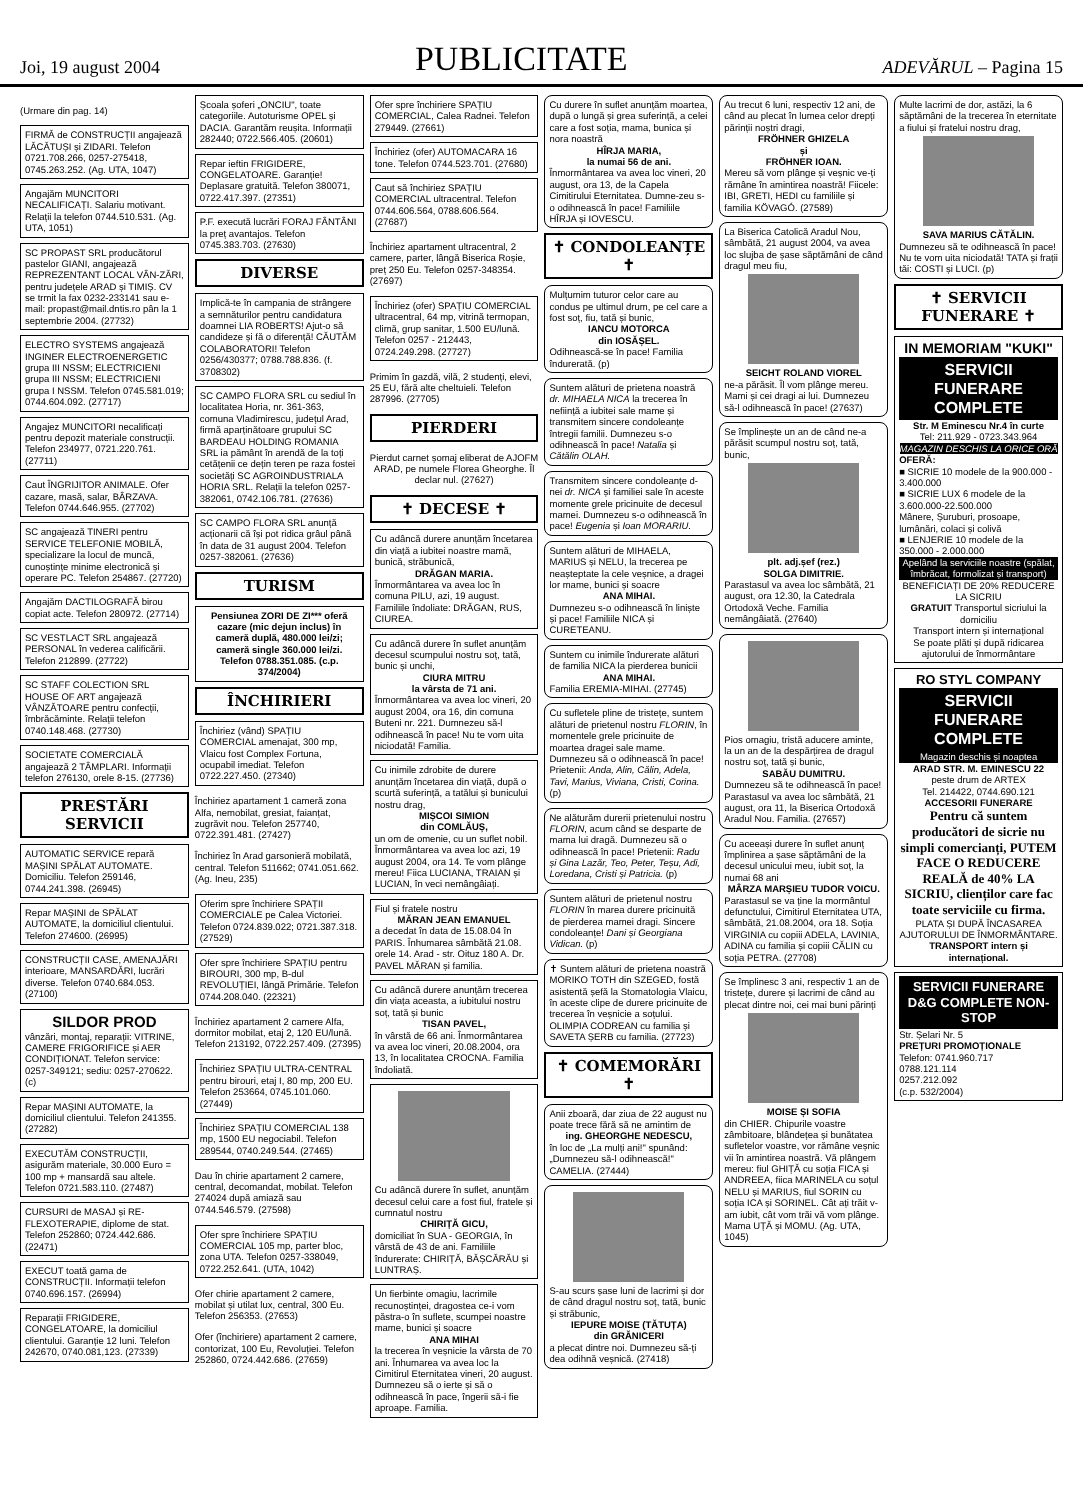Joi, 19 august 2004 PUBLICITATE ADEVĂRUL – Pagina 15
(Urmare din pag. 14)
FIRMĂ de CONSTRUCȚII angajează LĂCĂTUȘI și ZIDARI. Telefon 0721.708.266, 0257-275418, 0745.263.252. (Ag. UTA, 1047)
Angajăm MUNCITORI NECALIFICAȚI. Salariu motivant. Relații la telefon 0744.510.531. (Ag. UTA, 1051)
SC PROPAST SRL producătorul pastelor GIANI, angajează REPREZENTANT LOCAL VÂN-ZĂRI, pentru județele ARAD și TIMIȘ. CV se trmit la fax 0232-233141 sau e-mail: propast@mail.dntis.ro pân la 1 septembrie 2004. (27732)
ELECTRO SYSTEMS angajează INGINER ELECTROENERGETIC grupa III NSSM; ELECTRICIENI grupa III NSSM; ELECTRICIENI grupa I NSSM. Telefon 0745.581.019; 0744.604.092. (27717)
Angajez MUNCITORI necalificați pentru depozit materiale construcții. Telefon 234977, 0721.220.761. (27711)
Caut ÎNGRIJITOR ANIMALE. Ofer cazare, masă, salar, BÂRZAVA. Telefon 0744.646.955. (27702)
SC angajează TINERI pentru SERVICE TELEFONIE MOBILĂ, specializare la locul de muncă, cunoștințe minime electronică și operare PC. Telefon 254867. (27720)
Angajăm DACTILOGRAFĂ birou copiat acte. Telefon 280972. (27714)
SC VESTLACT SRL angajează PERSONAL în vederea calificării. Telefon 212899. (27722)
SC STAFF COLECTION SRL HOUSE OF ART angajează VÂNZĂTOARE pentru confecții, îmbrăcăminte. Relații telefon 0740.148.468. (27730)
SOCIETATE COMERCIALĂ angajează 2 TÂMPLARI. Informații telefon 276130, orele 8-15. (27736)
PRESTĂRI SERVICII
AUTOMATIC SERVICE repară MAȘINI SPĂLAT AUTOMATE. Domiciliu. Telefon 259146, 0744.241.398. (26945)
Repar MAȘINI de SPĂLAT AUTOMATE, la domiciliul clientului. Telefon 274600. (26995)
CONSTRUCȚII CASE, AMENAJĂRI interioare, MANSARDĂRI, lucrări diverse. Telefon 0740.684.053. (27100)
SILDOR PROD
vânzări, montaj, reparații: VITRINE, CAMERE FRIGORIFICE și AER CONDIȚIONAT. Telefon service: 0257-349121; sediu: 0257-270622. (c)
Repar MAȘINI AUTOMATE, la domiciliul clientului. Telefon 241355. (27282)
EXECUTĂM CONSTRUCȚII, asigurăm materiale, 30.000 Euro = 100 mp + mansardă sau altele. Telefon 0721.583.110. (27487)
CURSURI de MASAJ și RE-FLEXOTERAPIE, diplome de stat. Telefon 252860; 0724.442.686. (22471)
EXECUT toată gama de CONSTRUCȚII. Informații telefon 0740.696.157. (26994)
Reparații FRIGIDERE, CONGELATOARE, la domiciliul clientului. Garanție 12 luni. Telefon 242670, 0740.081,123. (27339)
Școala șoferi „ONCIU", toate categoriile. Autoturisme OPEL și DACIA. Garantăm reușita. Informații 282440; 0722.566.405. (20601)
Repar ieftin FRIGIDERE, CONGELATOARE. Garanție! Deplasare gratuită. Telefon 380071, 0722.417.397. (27351)
P.F. execută lucrări FORAJ FÂNTÂNI la preț avantajos. Telefon 0745.383.703. (27630)
DIVERSE
Implică-te în campania de strângere a semnăturilor pentru candidatura doamnei LIA ROBERTS! Ajut-o să candideze și fă o diferență! CĂUTĂM COLABORATORI! Telefon 0256/430377; 0788.788.836. (f. 3708302)
SC CAMPO FLORA SRL cu sediul în localitatea Horia, nr. 361-363, comuna Vladimirescu, județul Arad, firmă aparținătoare grupului SC BARDEAU HOLDING ROMANIA SRL ia pământ în arendă de la toți cetățenii ce dețin teren pe raza fostei societăți SC AGROINDUSTRIALA HORIA SRL. Relații la telefon 0257-382061, 0742.106.781. (27636)
SC CAMPO FLORA SRL anunță acționarii că își pot ridica grâul până în data de 31 august 2004. Telefon 0257-382061. (27636)
TURISM
Pensiunea ZORI DE ZI*** oferă cazare (mic dejun inclus) în cameră duplă, 480.000 lei/zi; cameră single 360.000 lei/zi. Telefon 0788.351.085. (c.p. 374/2004)
ÎNCHIRIERI
Închiriez (vând) SPAȚIU COMERCIAL amenajat, 300 mp, Vlaicu fost Complex Fortuna, ocupabil imediat. Telefon 0722.227.450. (27340)
Închiriez apartament 1 cameră zona Alfa, nemobilat, gresiat, faianțat, zugrăvit nou. Telefon 257740, 0722.391.481. (27427)
Închiriez în Arad garsonieră mobilată, central. Telefon 511662; 0741.051.662. (Ag. Ineu, 235)
Oferim spre închiriere SPAȚII COMERCIALE pe Calea Victoriei. Telefon 0724.839.022; 0721.387.318. (27529)
Ofer spre închiriere SPAȚIU pentru BIROURI, 300 mp, B-dul REVOLUȚIEI, lângă Primărie. Telefon 0744.208.040. (22321)
Închiriez apartament 2 camere Alfa, dormitor mobilat, etaj 2, 120 EU/lună. Telefon 213192, 0722.257.409. (27395)
Închiriez SPAȚIU ULTRA-CENTRAL pentru birouri, etaj I, 80 mp, 200 EU. Telefon 253664, 0745.101.060. (27449)
Închiriez SPAȚIU COMERCIAL 138 mp, 1500 EU negociabil. Telefon 289544, 0740.249.544. (27465)
Dau în chirie apartament 2 camere, central, decomandat, mobilat. Telefon 274024 după amiază sau 0744.546.579. (27598)
Ofer spre închiriere SPAȚIU COMERCIAL 105 mp, parter bloc, zona UTA. Telefon 0257-338049, 0722.252.641. (UTA, 1042)
Ofer chirie apartament 2 camere, mobilat și utilat lux, central, 300 Eu. Telefon 256353. (27653)
Ofer (închiriere) apartament 2 camere, contorizat, 100 Eu, Revoluției. Telefon 252860, 0724.442.686. (27659)
Ofer spre închiriere SPAȚIU COMERCIAL, Calea Radnei. Telefon 279449. (27661)
Închiriez (ofer) AUTOMACARA 16 tone. Telefon 0744.523.701. (27680)
Caut să închiriez SPAȚIU COMERCIAL ultracentral. Telefon 0744.606.564, 0788.606.564. (27687)
Închiriez apartament ultracentral, 2 camere, parter, lângă Biserica Roșie, preț 250 Eu. Telefon 0257-348354. (27697)
Închiriez (ofer) SPAȚIU COMERCIAL ultracentral, 64 mp, vitrină termopan, climă, grup sanitar, 1.500 EU/lună. Telefon 0257 - 212443, 0724.249.298. (27727)
Primim în gazdă, vilă, 2 studenți, elevi, 25 EU, fără alte cheltuieli. Telefon 287996. (27705)
PIERDERI
Pierdut carnet șomaj eliberat de AJOFM ARAD, pe numele Florea Gheorghe. Îl declar nul. (27627)
✝ DECESE ✝
Cu adâncă durere anunțăm încetarea din viață a iubitei noastre mamă, bunică, străbunică,
DRĂGAN MARIA.
Înmormântarea va avea loc în comuna PILU, azi, 19 august. Familiile îndoliate: DRĂGAN, RUS, CIUREA.
Cu adâncă durere în suflet anunțăm decesul scumpului nostru soț, tată, bunic și unchi,
CIURA MITRU
la vârsta de 71 ani.
Înmormântarea va avea loc vineri, 20 august 2004, ora 16, din comuna Buteni nr. 221. Dumnezeu să-l odihnească în pace! Nu te vom uita niciodată! Familia.
Cu inimile zdrobite de durere anunțăm încetarea din viață, după o scurtă suferință, a tatălui și bunicului nostru drag,
MIȘCOI SIMION
din COMLĂUȘ,
un om de omenie, cu un suflet nobil. Înmormântarea va avea loc azi, 19 august 2004, ora 14. Te vom plânge mereu! Fiica LUCIANA, TRAIAN și LUCIAN, în veci nemângâiați.
Fiul și fratele nostru
MĂRAN JEAN EMANUEL
a decedat în data de 15.08.04 în PARIS. Înhumarea sâmbătă 21.08. orele 14. Arad - str. Oituz 180 A. Dr. PAVEL MĂRAN și familia.
Cu adâncă durere anunțăm trecerea din viața aceasta, a iubitului nostru soț, tată și bunic
TISAN PAVEL,
în vârstă de 66 ani. Înmormântarea va avea loc vineri, 20.08.2004, ora 13, în localitatea CROCNA. Familia îndoliată.
Cu adâncă durere în suflet, anunțăm decesul celui care a fost fiul, fratele și cumnatul nostru
CHIRIȚĂ GICU,
domiciliat în SUA - GEORGIA, în vârstă de 43 de ani. Familiile îndurerate: CHIRIȚĂ, BĂȘCĂRĂU și LUNTRAȘ.
Un fierbinte omagiu, lacrimile recunoștinței, dragostea ce-i vom păstra-o în suflete, scumpei noastre mame, bunici și soacre
ANA MIHAI
la trecerea în veșnicie la vârsta de 70 ani. Înhumarea va avea loc la Cimitirul Eternitatea vineri, 20 august. Dumnezeu să o ierte și să o odihnească în pace, îngerii să-i fie aproape. Familia.
Cu durere în suflet anunțăm moartea, după o lungă și grea suferință, a celei care a fost soția, mama, bunica și nora noastră
HÎRJA MARIA,
la numai 56 de ani.
Înmormântarea va avea loc vineri, 20 august, ora 13, de la Capela Cimitirului Eternitatea. Dumne-zeu s-o odihnească în pace! Familiile HÎRJA și IOVESCU.
✝ CONDOLEANȚE ✝
Mulțumim tuturor celor care au condus pe ultimul drum, pe cel care a fost soț, fiu, tată și bunic,
IANCU MOTORCA
din IOSĂȘEL.
Odihnească-se în pace! Familia îndurerată. (p)
Suntem alături de prietena noastră dr. MIHAELA NICA la trecerea în neființă a iubitei sale mame și transmitem sincere condoleanțe întregii familii. Dumnezeu s-o odihnească în pace! Natalia și Cătălin OLAH.
Transmitem sincere condoleanțe d-nei dr. NICA și familiei sale în aceste momente grele pricinuite de decesul mamei. Dumnezeu s-o odihnească în pace! Eugenia și Ioan MORARIU.
Suntem alături de MIHAELA, MARIUS și NELU, la trecerea pe neașteptate la cele veșnice, a dragei lor mame, bunici și soacre
ANA MIHAI.
Dumnezeu s-o odihnească în liniște și pace! Familiile NICA și CURETEANU.
Suntem cu inimile îndurerate alături de familia NICA la pierderea bunicii
ANA MIHAI.
Familia EREMIA-MIHAI. (27745)
Cu sufletele pline de tristețe, suntem alături de prietenul nostru FLORIN, în momentele grele pricinuite de moartea dragei sale mame. Dumnezeu să o odihnească în pace! Prietenii: Anda, Alin, Călin, Adela, Tavi, Marius, Viviana, Cristi, Corina. (p)
Ne alăturăm durerii prietenului nostru FLORIN, acum când se desparte de mama lui dragă. Dumnezeu să o odihnească în pace! Prietenii: Radu și Gina Lazăr, Teo, Peter, Teșu, Adi, Loredana, Cristi și Patricia. (p)
Suntem alături de prietenul nostru FLORIN în marea durere pricinuită de pierderea mamei dragi. Sincere condoleanțe! Dani și Georgiana Vidican. (p)
✝ Suntem alături de prietena noastră MORIKO TOTH din SZEGED, fostă asistentă șefă la Stomatologia Vlaicu, în aceste clipe de durere pricinuite de trecerea în veșnicie a soțului. OLIMPIA CODREAN cu familia și SAVETA ȘERB cu familia. (27723)
✝ COMEMORĂRI ✝
Anii zboară, dar ziua de 22 august nu poate trece fără să ne amintim de
ing. GHEORGHE NEDESCU,
în loc de „La mulți ani!" spunând: „Dumnezeu să-l odihnească!" CAMELIA. (27444)
S-au scurs șase luni de lacrimi și dor de când dragul nostru soț, tată, bunic și străbunic,
IEPURE MOISE (TĂTUȚA)
din GRĂNICERI
a plecat dintre noi. Dumnezeu să-ți dea odihnă veșnică. (27418)
Au trecut 6 luni, respectiv 12 ani, de când au plecat în lumea celor drepți părinții noștri dragi,
FRÖHNER GHIZELA
și
FRÖHNER IOAN.
Mereu să vom plânge și veșnic ve-ți rămâne în amintirea noastră! Fiicele: IBI, GRETI, HEDI cu familiile și familia KÖVAGÓ. (27589)
La Biserica Catolică Aradul Nou, sâmbătă, 21 august 2004, va avea loc slujba de șase săptămâni de când dragul meu fiu,
SEICHT ROLAND VIOREL
ne-a părăsit. Îl vom plânge mereu. Mami și cei dragi ai lui. Dumnezeu să-l odihnească în pace! (27637)
Se împlinește un an de când ne-a părăsit scumpul nostru soț, tată, bunic,
plt. adj.șef (rez.)
SOLGA DIMITRIE.
Parastasul va avea loc sâmbătă, 21 august, ora 12.30, la Catedrala Ortodoxă Veche. Familia nemângâiată. (27640)
Pios omagiu, tristă aducere aminte, la un an de la despărțirea de dragul nostru soț, tată și bunic,
SABĂU DUMITRU.
Dumnezeu să te odihnească în pace! Parastasul va avea loc sâmbătă, 21 august, ora 11, la Biserica Ortodoxă Aradul Nou. Familia. (27657)
Cu aceeași durere în suflet anunț împlinirea a șase săptămâni de la decesul unicului meu, iubit soț, la numai 68 ani
MÂRZA MARȘIEU TUDOR VOICU.
Parastasul se va ține la mormântul defunctului, Cimitirul Eternitatea UTA, sâmbătă, 21.08.2004, ora 18. Soția VIRGINIA cu copiii ADELA, LAVINIA, ADINA cu familia și copiii CĂLIN cu soția PETRA. (27708)
Se împlinesc 3 ani, respectiv 1 an de tristețe, durere și lacrimi de când au plecat dintre noi, cei mai buni părinți
MOISE ȘI SOFIA
din CHIER. Chipurile voastre zâmbitoare, blândețea și bunătatea sufletelor voastre, vor rămâne veșnic vii în amintirea noastră. Vă plângem mereu: fiul GHIȚĂ cu soția FICA și ANDREEA, fiica MARINELA cu soțul NELU și MARIUS, fiul SORIN cu soția ICA și SORINEL. Cât ați trăit v-am iubit, cât vom trăi vă vom plânge. Mama UȚĂ și MOMU. (Ag. UTA, 1045)
Multe lacrimi de dor, astăzi, la 6 săptămâni de la trecerea în eternitate a fiului și fratelui nostru drag,
SAVA MARIUS CĂTĂLIN.
Dumnezeu să te odihnească în pace! Nu te vom uita niciodată! TATA și frații tăi: COSTI și LUCI. (p)
✝ SERVICII FUNERARE ✝
IN MEMORIAM "KUKI"
SERVICII FUNERARE COMPLETE
Str. M Eminescu Nr.4 în curte
Tel: 211.929 - 0723.343.964
MAGAZIN DESCHIS LA ORICE ORĂ
OFERĂ:
■ SICRIE 10 modele de la 900.000 - 3.400.000
■ SICRIE LUX 6 modele de la 3.600.000-22.500.000
Mânere, Șuruburi, prosoape, lumânări, colaci și colivă
■ LENJERIE 10 modele de la 350.000 - 2.000.000
Apelând la serviciile noastre (spălat, îmbrăcat, formolizat și transport)
BENEFICIAȚI DE 20% REDUCERE LA SICRIU
GRATUIT Transportul sicriului la domiciliu
Transport intern și internațional
Se poate plăti și după ridicarea ajutorului de înmormântare
RO STYL COMPANY
SERVICII FUNERARE COMPLETE
Magazin deschis și noaptea
ARAD STR. M. EMINESCU 22
peste drum de ARTEX
Tel. 214422, 0744.690.121
ACCESORII FUNERARE
Pentru că suntem producători de sicrie nu simpli comercianți, PUTEM FACE O REDUCERE REALĂ de 40% LA SICRIU, clienților care fac toate serviciile cu firma.
PLATA ȘI DUPĂ ÎNCASAREA AJUTORULUI DE ÎNMORMÂNTARE.
TRANSPORT intern și internațional.
SERVICII FUNERARE D&G COMPLETE NON-STOP
Str. Șelari Nr. 5
PREȚURI PROMOȚIONALE
Telefon: 0741.960.717
0788.121.114
0257.212.092
(c.p. 532/2004)